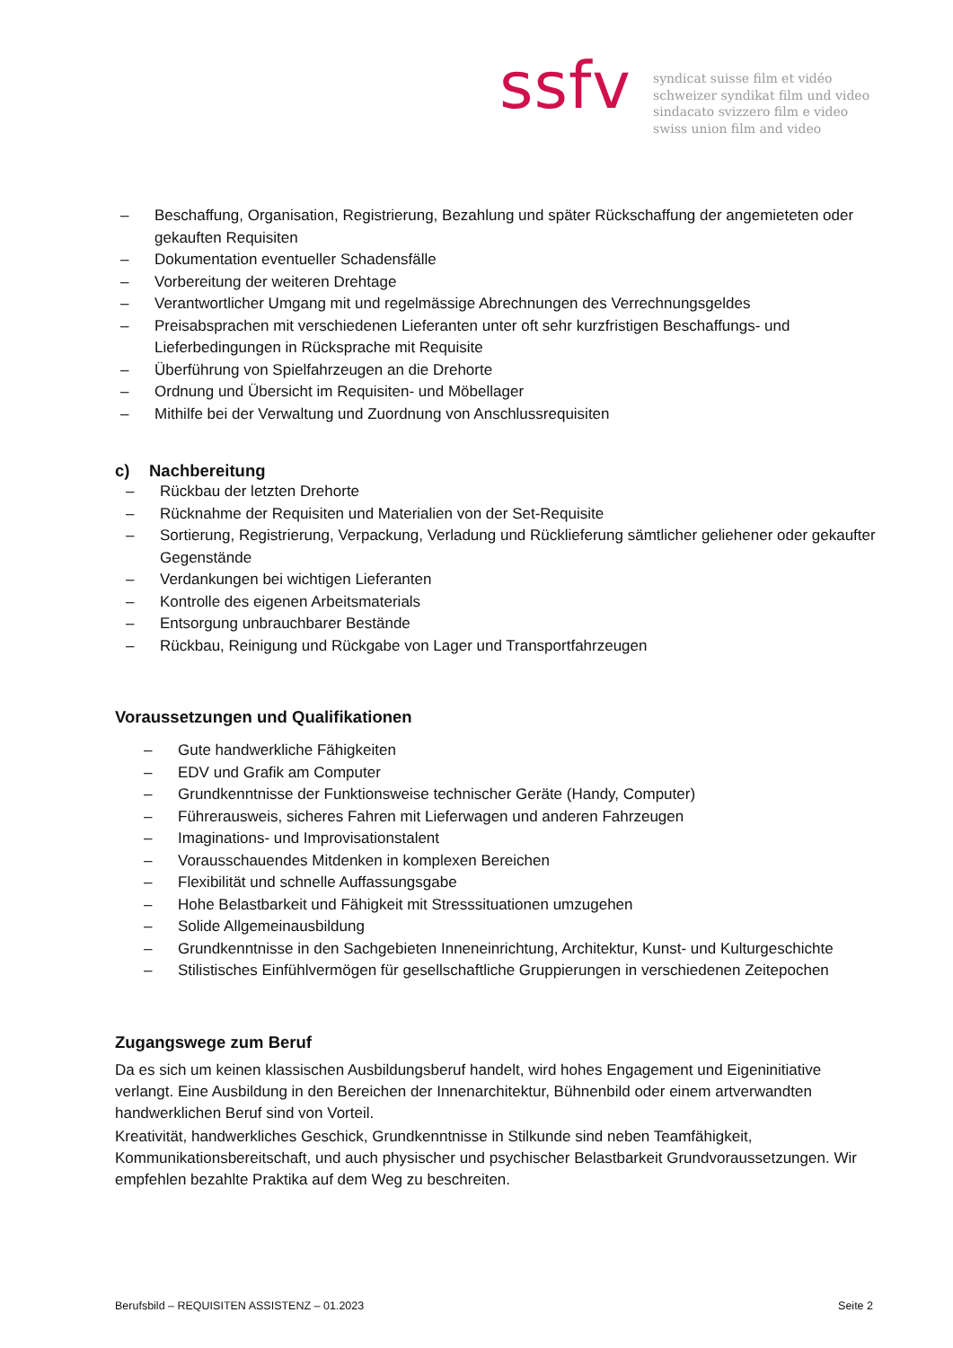ssfv
syndicat suisse film et vidéo
schweizer syndikat film und video
sindacato svizzero film e video
swiss union film and video
– Beschaffung, Organisation, Registrierung, Bezahlung und später Rückschaffung der angemieteten oder gekauften Requisiten
– Dokumentation eventueller Schadensfälle
– Vorbereitung der weiteren Drehtage
– Verantwortlicher Umgang mit und regelmässige Abrechnungen des Verrechnungsgeldes
– Preisabsprachen mit verschiedenen Lieferanten unter oft sehr kurzfristigen Beschaffungs- und Lieferbedingungen in Rücksprache mit Requisite
– Überführung von Spielfahrzeugen an die Drehorte
– Ordnung und Übersicht im Requisiten- und Möbellager
– Mithilfe bei der Verwaltung und Zuordnung von Anschlussrequisiten
c) Nachbereitung
– Rückbau der letzten Drehorte
– Rücknahme der Requisiten und Materialien von der Set-Requisite
– Sortierung, Registrierung, Verpackung, Verladung und Rücklieferung sämtlicher geliehener oder gekaufter Gegenstände
– Verdankungen bei wichtigen Lieferanten
– Kontrolle des eigenen Arbeitsmaterials
– Entsorgung unbrauchbarer Bestände
– Rückbau, Reinigung und Rückgabe von Lager und Transportfahrzeugen
Voraussetzungen und Qualifikationen
– Gute handwerkliche Fähigkeiten
– EDV und Grafik am Computer
– Grundkenntnisse der Funktionsweise technischer Geräte (Handy, Computer)
– Führerausweis, sicheres Fahren mit Lieferwagen und anderen Fahrzeugen
– Imaginations- und Improvisationstalent
– Vorausschauendes Mitdenken in komplexen Bereichen
– Flexibilität und schnelle Auffassungsgabe
– Hohe Belastbarkeit und Fähigkeit mit Stresssituationen umzugehen
– Solide Allgemeinausbildung
– Grundkenntnisse in den Sachgebieten Inneneinrichtung, Architektur, Kunst- und Kulturgeschichte
– Stilistisches Einfühlvermögen für gesellschaftliche Gruppierungen in verschiedenen Zeitepochen
Zugangswege zum Beruf
Da es sich um keinen klassischen Ausbildungsberuf handelt, wird hohes Engagement und Eigeninitiative verlangt. Eine Ausbildung in den Bereichen der Innenarchitektur, Bühnenbild oder einem artverwandten handwerklichen Beruf sind von Vorteil.
Kreativität, handwerkliches Geschick, Grundkenntnisse in Stilkunde sind neben Teamfähigkeit, Kommunikationsbereitschaft, und auch physischer und psychischer Belastbarkeit Grundvoraussetzungen. Wir empfehlen bezahlte Praktika auf dem Weg zu beschreiten.
Berufsbild – REQUISITEN ASSISTENZ – 01.2023 Seite 2